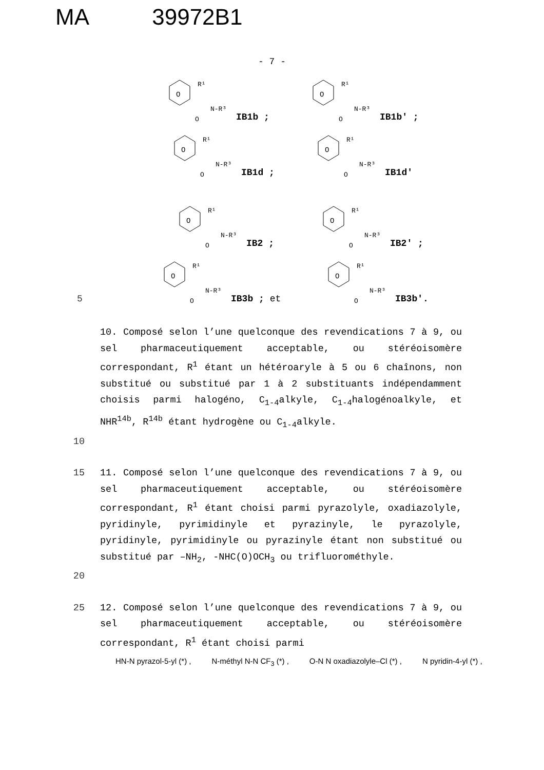MA 39972B1
- 7 -
O
R¹
N-R³
O
IB1b ;
O
R¹
N-R³
O
IB1b′ ;
O
R¹
N-R³
O
IB1d ;
O
R¹
N-R³
O
IB1d′
O
R¹
N-R³
O
IB2 ;
O
R¹
N-R³
O
IB2′ ;
5
O
R¹
N-R³
O
IB3b ; et
O
R¹
N-R³
O
IB3b′.
10. Composé selon l’une quelconque des revendications 7 à 9, ou sel pharmaceutiquement acceptable, ou stéréoisomère correspondant, R<sup>1</sup> étant un hétéroaryle à 5 ou 6 chaînons, non substitué ou substitué par 1 à 2 substituants indépendamment choisis parmi halogéno, C<sub>1-4</sub>alkyle, C<sub>1-4</sub>halogénoalkyle, et NHR<sup>14b</sup>, R<sup>14b</sup> étant hydrogène ou C<sub>1-4</sub>alkyle.
10
15 11. Composé selon l’une quelconque des revendications 7 à 9, ou sel pharmaceutiquement acceptable, ou stéréoisomère correspondant, R<sup>1</sup> étant choisi parmi pyrazolyle, oxadiazolyle, pyridinyle, pyrimidinyle et pyrazinyle, le pyrazolyle, pyridinyle, pyrimidinyle ou pyrazinyle étant non substitué ou substitué par –NH<sub>2</sub>, -NHC(O)OCH<sub>3</sub> ou trifluorométhyle.
20
25 12. Composé selon l’une quelconque des revendications 7 à 9, ou sel pharmaceutiquement acceptable, ou stéréoisomère correspondant, R<sup>1</sup> étant choisi parmi
HN-N pyrazol-5-yl (*) , N-méthyl N-N CF<sub>3</sub> (*) , O-N N oxadiazolyle–Cl (*) , N pyridin-4-yl (*) ,